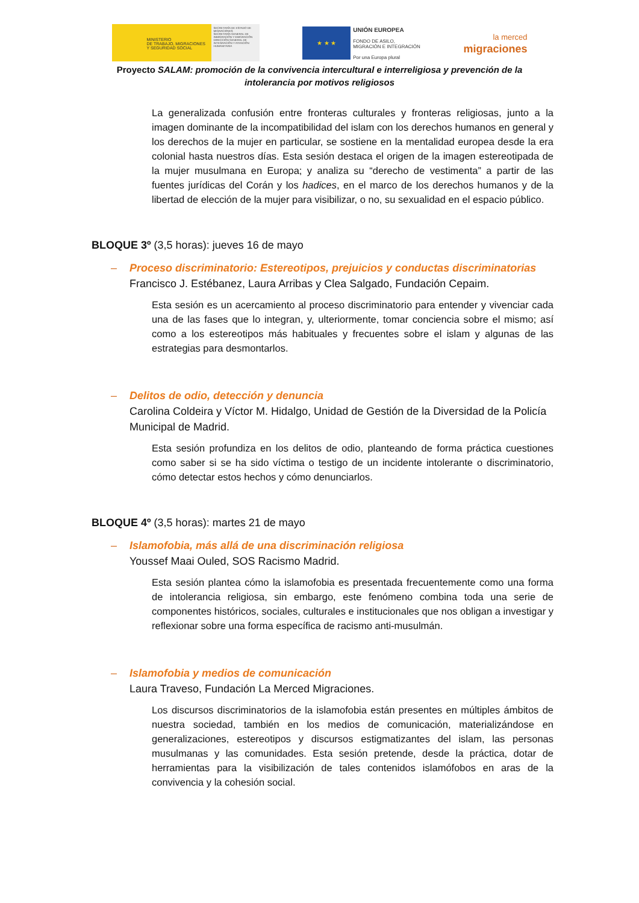MINISTERIO
DE TRABAJO, MIGRACIONES
Y SEGURIDAD SOCIAL
SECRETARÍA DE ESTADO DE MIGRACIONES
SECRETARÍA GENERAL DE INMIGRACIÓN Y EMIGRACIÓN
DIRECCIÓN GENERAL DE INTEGRACIÓN Y ATENCIÓN HUMANITARIA
★ ★ ★
UNIÓN EUROPEA
FONDO DE ASILO,
MIGRACIÓN E INTEGRACIÓN
Por una Europa plural
la merced
migraciones
Proyecto SALAM: promoción de la convivencia intercultural e interreligiosa y prevención de la intolerancia por motivos religiosos
La generalizada confusión entre fronteras culturales y fronteras religiosas, junto a la imagen dominante de la incompatibilidad del islam con los derechos humanos en general y los derechos de la mujer en particular, se sostiene en la mentalidad europea desde la era colonial hasta nuestros días. Esta sesión destaca el origen de la imagen estereotipada de la mujer musulmana en Europa; y analiza su “derecho de vestimenta” a partir de las fuentes jurídicas del Corán y los hadices, en el marco de los derechos humanos y de la libertad de elección de la mujer para visibilizar, o no, su sexualidad en el espacio público.
BLOQUE 3º (3,5 horas): jueves 16 de mayo
– Proceso discriminatorio: Estereotipos, prejuicios y conductas discriminatorias
Francisco J. Estébanez, Laura Arribas y Clea Salgado, Fundación Cepaim.
Esta sesión es un acercamiento al proceso discriminatorio para entender y vivenciar cada una de las fases que lo integran, y, ulteriormente, tomar conciencia sobre el mismo; así como a los estereotipos más habituales y frecuentes sobre el islam y algunas de las estrategias para desmontarlos.
– Delitos de odio, detección y denuncia
Carolina Coldeira y Víctor M. Hidalgo, Unidad de Gestión de la Diversidad de la Policía Municipal de Madrid.
Esta sesión profundiza en los delitos de odio, planteando de forma práctica cuestiones como saber si se ha sido víctima o testigo de un incidente intolerante o discriminatorio, cómo detectar estos hechos y cómo denunciarlos.
BLOQUE 4º (3,5 horas): martes 21 de mayo
– Islamofobia, más allá de una discriminación religiosa
Youssef Maai Ouled, SOS Racismo Madrid.
Esta sesión plantea cómo la islamofobia es presentada frecuentemente como una forma de intolerancia religiosa, sin embargo, este fenómeno combina toda una serie de componentes históricos, sociales, culturales e institucionales que nos obligan a investigar y reflexionar sobre una forma específica de racismo anti-musulmán.
– Islamofobia y medios de comunicación
Laura Traveso, Fundación La Merced Migraciones.
Los discursos discriminatorios de la islamofobia están presentes en múltiples ámbitos de nuestra sociedad, también en los medios de comunicación, materializándose en generalizaciones, estereotipos y discursos estigmatizantes del islam, las personas musulmanas y las comunidades. Esta sesión pretende, desde la práctica, dotar de herramientas para la visibilización de tales contenidos islamófobos en aras de la convivencia y la cohesión social.